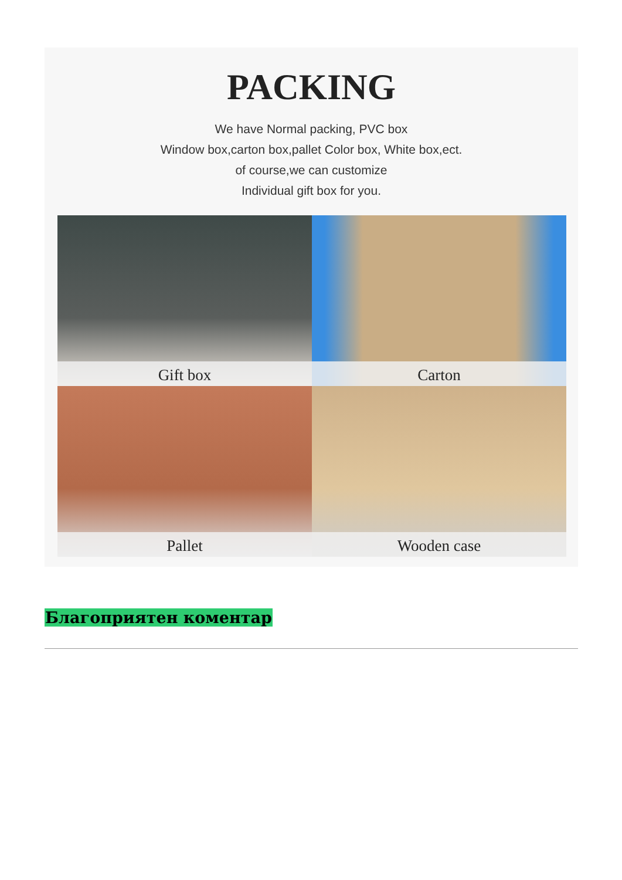PACKING
We have Normal packing, PVC box
Window box,carton box,pallet Color box, White box,ect.
of course,we can customize
Individual gift box for you.
Gift box
Carton
Pallet
Wooden case
Благоприятен коментар